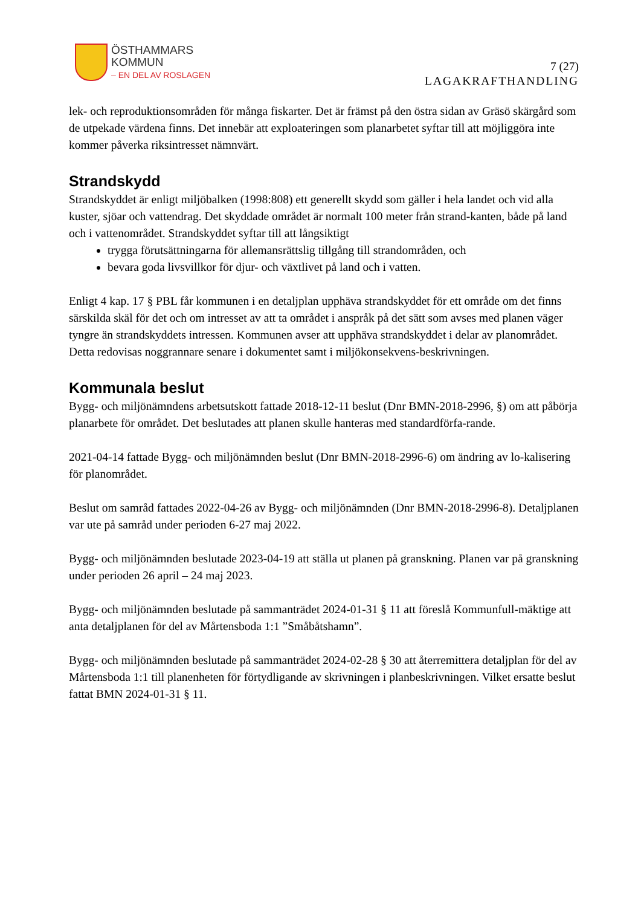ÖSTHAMMARS
KOMMUN
– EN DEL AV ROSLAGEN
7 (27)
LAGAKRAFTHANDLING
lek- och reproduktionsområden för många fiskarter. Det är främst på den östra sidan av Gräsö skärgård som de utpekade värdena finns. Det innebär att exploateringen som planarbetet syftar till att möjliggöra inte kommer påverka riksintresset nämnvärt.
Strandskydd
Strandskyddet är enligt miljöbalken (1998:808) ett generellt skydd som gäller i hela landet och vid alla kuster, sjöar och vattendrag. Det skyddade området är normalt 100 meter från strand-kanten, både på land och i vattenområdet. Strandskyddet syftar till att långsiktigt
trygga förutsättningarna för allemansrättslig tillgång till strandområden, och
bevara goda livsvillkor för djur- och växtlivet på land och i vatten.
Enligt 4 kap. 17 § PBL får kommunen i en detaljplan upphäva strandskyddet för ett område om det finns särskilda skäl för det och om intresset av att ta området i anspråk på det sätt som avses med planen väger tyngre än strandskyddets intressen. Kommunen avser att upphäva strandskyddet i delar av planområdet. Detta redovisas noggrannare senare i dokumentet samt i miljökonsekvens-beskrivningen.
Kommunala beslut
Bygg- och miljönämndens arbetsutskott fattade 2018-12-11 beslut (Dnr BMN-2018-2996, §) om att påbörja planarbete för området. Det beslutades att planen skulle hanteras med standardförfa-rande.
2021-04-14 fattade Bygg- och miljönämnden beslut (Dnr BMN-2018-2996-6) om ändring av lo-kalisering för planområdet.
Beslut om samråd fattades 2022-04-26 av Bygg- och miljönämnden (Dnr BMN-2018-2996-8). Detaljplanen var ute på samråd under perioden 6-27 maj 2022.
Bygg- och miljönämnden beslutade 2023-04-19 att ställa ut planen på granskning. Planen var på granskning under perioden 26 april – 24 maj 2023.
Bygg- och miljönämnden beslutade på sammanträdet 2024-01-31 § 11 att föreslå Kommunfull-mäktige att anta detaljplanen för del av Mårtensboda 1:1 ”Småbåtshamn”.
Bygg- och miljönämnden beslutade på sammanträdet 2024-02-28 § 30 att återremittera detaljplan för del av Mårtensboda 1:1 till planenheten för förtydligande av skrivningen i planbeskrivningen. Vilket ersatte beslut fattat BMN 2024-01-31 § 11.